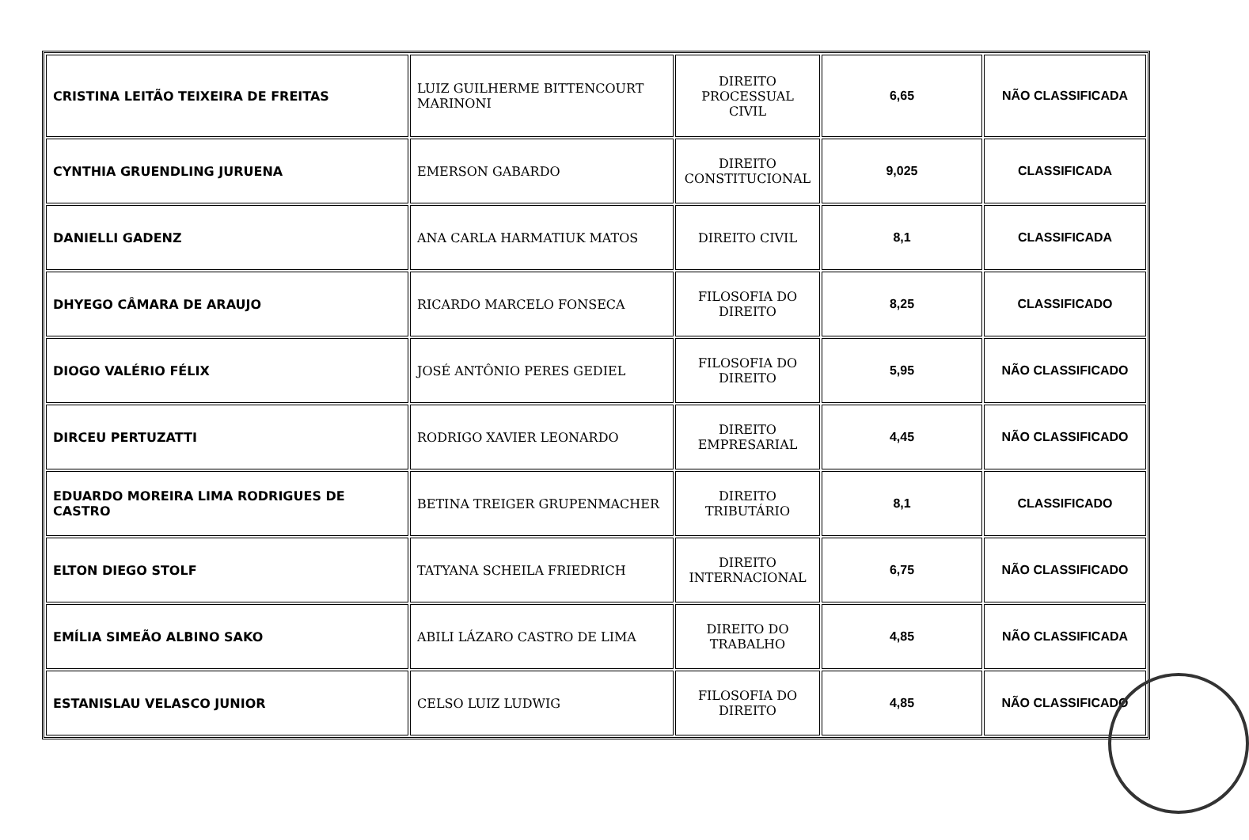| CRISTINA LEITÃO TEIXEIRA DE FREITAS | LUIZ GUILHERME BITTENCOURT MARINONI | DIREITO PROCESSUAL CIVIL | 6,65 | NÃO CLASSIFICADA |
| CYNTHIA GRUENDLING JURUENA | EMERSON GABARDO | DIREITO CONSTITUCIONAL | 9,025 | CLASSIFICADA |
| DANIELLI GADENZ | ANA CARLA HARMATIUK MATOS | DIREITO CIVIL | 8,1 | CLASSIFICADA |
| DHYEGO CÂMARA DE ARAUJO | RICARDO MARCELO FONSECA | FILOSOFIA DO DIREITO | 8,25 | CLASSIFICADO |
| DIOGO VALÉRIO FÉLIX | JOSÉ ANTÔNIO PERES GEDIEL | FILOSOFIA DO DIREITO | 5,95 | NÃO CLASSIFICADO |
| DIRCEU PERTUZATTI | RODRIGO XAVIER LEONARDO | DIREITO EMPRESARIAL | 4,45 | NÃO CLASSIFICADO |
| EDUARDO MOREIRA LIMA RODRIGUES DE CASTRO | BETINA TREIGER GRUPENMACHER | DIREITO TRIBUTÁRIO | 8,1 | CLASSIFICADO |
| ELTON DIEGO STOLF | TATYANA SCHEILA FRIEDRICH | DIREITO INTERNACIONAL | 6,75 | NÃO CLASSIFICADO |
| EMÍLIA SIMEÃO ALBINO SAKO | ABILI LÁZARO CASTRO DE LIMA | DIREITO DO TRABALHO | 4,85 | NÃO CLASSIFICADA |
| ESTANISLAU VELASCO JUNIOR | CELSO LUIZ LUDWIG | FILOSOFIA DO DIREITO | 4,85 | NÃO CLASSIFICADO |